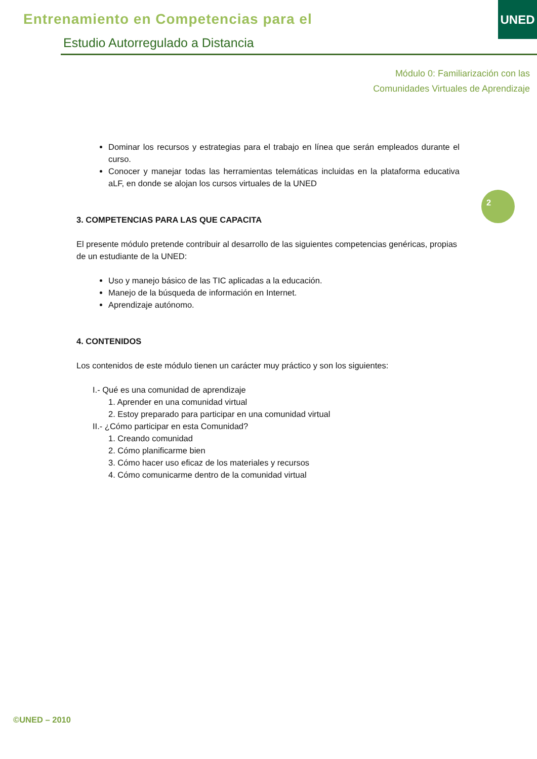Entrenamiento en Competencias para el
Estudio Autorregulado a Distancia
UNED
Módulo 0: Familiarización con las
Comunidades Virtuales de Aprendizaje
2
Dominar los recursos y estrategias para el trabajo en línea que serán empleados durante el curso.
Conocer y manejar todas las herramientas telemáticas incluidas en la plataforma educativa aLF, en donde se alojan los cursos virtuales de la UNED
3. COMPETENCIAS PARA LAS QUE CAPACITA
El presente módulo pretende contribuir al desarrollo de las siguientes competencias genéricas, propias de un estudiante de la UNED:
Uso y manejo básico de las TIC aplicadas a la educación.
Manejo de la búsqueda de información en Internet.
Aprendizaje autónomo.
4. CONTENIDOS
Los contenidos de este módulo tienen un carácter muy práctico y son los siguientes:
I.- Qué es una comunidad de aprendizaje
1. Aprender en una comunidad virtual
2. Estoy preparado para participar en una comunidad virtual
II.- ¿Cómo participar en esta Comunidad?
1. Creando comunidad
2. Cómo planificarme bien
3. Cómo hacer uso eficaz de los materiales y recursos
4. Cómo comunicarme dentro de la comunidad virtual
©UNED – 2010